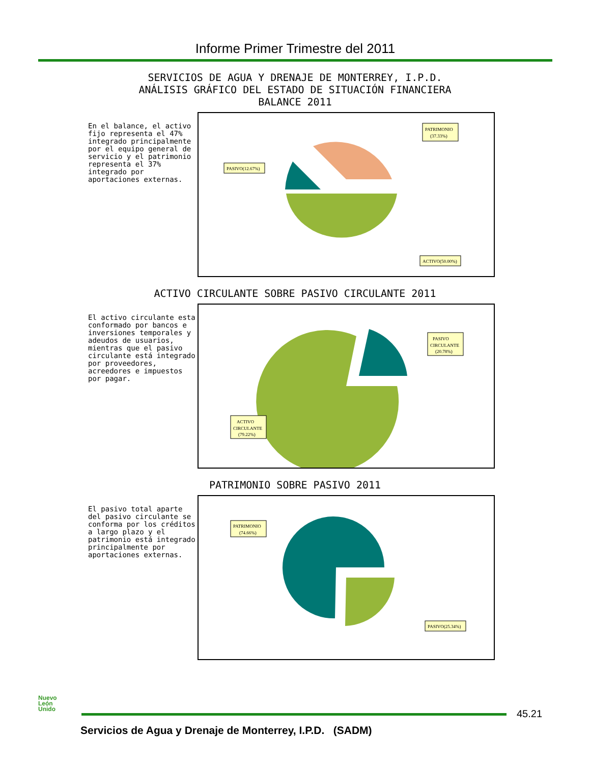Informe Primer Trimestre del 2011
SERVICIOS DE AGUA Y DRENAJE DE MONTERREY, I.P.D.
ANÁLISIS GRÁFICO DEL ESTADO DE SITUACIÓN FINANCIERA
BALANCE 2011
En el balance, el activo fijo representa el 47% integrado principalmente por el equipo general de servicio y el patrimonio representa el 37% integrado por aportaciones externas.
PATRIMONIO
(37.33%)
PASIVO(12.67%)
ACTIVO(50.00%)
ACTIVO CIRCULANTE SOBRE PASIVO CIRCULANTE 2011
El activo circulante esta conformado por bancos e inversiones temporales y adeudos de usuarios, mientras que el pasivo circulante está integrado por proveedores, acreedores e impuestos por pagar.
PASIVO
CIRCULANTE
(20.78%)
ACTIVO
CIRCULANTE
(79.22%)
PATRIMONIO SOBRE PASIVO 2011
El pasivo total aparte del pasivo circulante se conforma por los créditos a largo plazo y el patrimonio está integrado principalmente por aportaciones externas.
PATRIMONIO
(74.66%)
PASIVO(25.34%)
Nuevo
León
Unido
45.21
Servicios de Agua y Drenaje de Monterrey, I.P.D. (SADM)